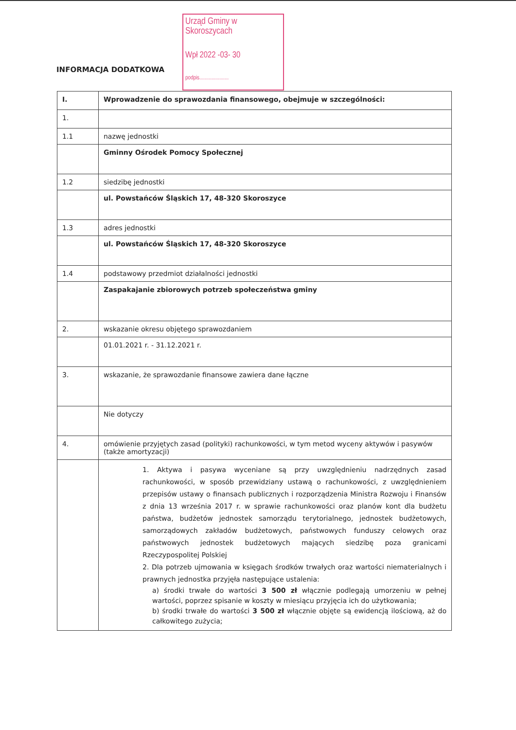INFORMACJA DODATKOWA
Urząd Gminy w Skoroszycach
Wpł 2022 -03- 30
podpis......................
| I. | Wprowadzenie do sprawozdania finansowego, obejmuje w szczególności: |
| 1. | |
| 1.1 | nazwę jednostki |
| | Gminny Ośrodek Pomocy Społecznej |
| 1.2 | siedzibę jednostki |
| | ul. Powstańców Śląskich 17, 48-320 Skoroszyce |
| 1.3 | adres jednostki |
| | ul. Powstańców Śląskich 17, 48-320 Skoroszyce |
| 1.4 | podstawowy przedmiot działalności jednostki |
| | Zaspakajanie zbiorowych potrzeb społeczeństwa gminy |
| 2. | wskazanie okresu objętego sprawozdaniem |
| | 01.01.2021 r. - 31.12.2021 r. |
| 3. | wskazanie, że sprawozdanie finansowe zawiera dane łączne |
| | Nie dotyczy |
| 4. | omówienie przyjętych zasad (polityki) rachunkowości, w tym metod wyceny aktywów i pasywów (także amortyzacji) |
| | 1. Aktywa i pasywa wyceniane są przy uwzględnieniu nadrzędnych zasad rachunkowości, w sposób przewidziany ustawą o rachunkowości, z uwzględnieniem przepisów ustawy o finansach publicznych i rozporządzenia Ministra Rozwoju i Finansów z dnia 13 września 2017 r. w sprawie rachunkowości oraz planów kont dla budżetu państwa, budżetów jednostek samorządu terytorialnego, jednostek budżetowych, samorządowych zakładów budżetowych, państwowych funduszy celowych oraz państwowych jednostek budżetowych mających siedzibę poza granicami Rzeczypospolitej Polskiej 2. Dla potrzeb ujmowania w księgach środków trwałych oraz wartości niematerialnych i prawnych jednostka przyjęła następujące ustalenia: a) środki trwałe do wartości 3 500 zł włącznie podlegają umorzeniu w pełnej wartości, poprzez spisanie w koszty w miesiącu przyjęcia ich do użytkowania; b) środki trwałe do wartości 3 500 zł włącznie objęte są ewidencją ilościową, aż do całkowitego zużycia; |